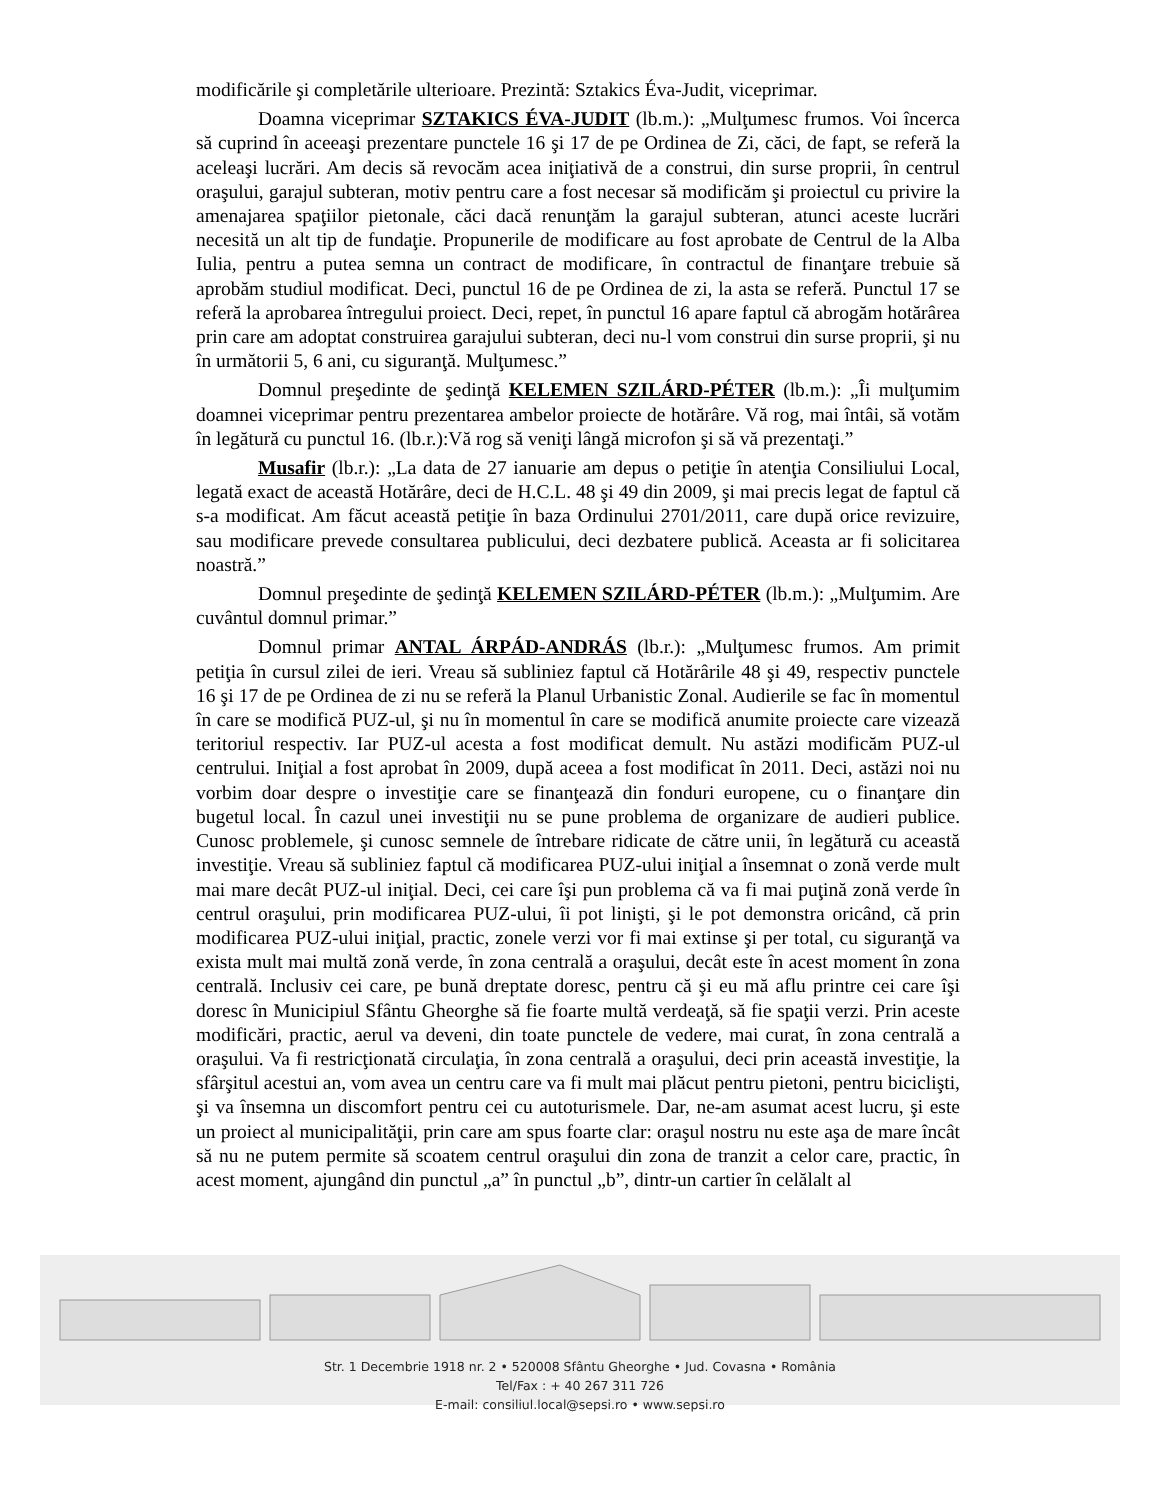modificările şi completările ulterioare. Prezintă: Sztakics Éva-Judit, viceprimar.
Doamna viceprimar SZTAKICS ÉVA-JUDIT (lb.m.): „Mulţumesc frumos. Voi încerca să cuprind în aceeaşi prezentare punctele 16 şi 17 de pe Ordinea de Zi, căci, de fapt, se referă la aceleaşi lucrări. Am decis să revocăm acea iniţiativă de a construi, din surse proprii, în centrul oraşului, garajul subteran, motiv pentru care a fost necesar să modificăm şi proiectul cu privire la amenajarea spaţiilor pietonale, căci dacă renunţăm la garajul subteran, atunci aceste lucrări necesită un alt tip de fundaţie. Propunerile de modificare au fost aprobate de Centrul de la Alba Iulia, pentru a putea semna un contract de modificare, în contractul de finanţare trebuie să aprobăm studiul modificat. Deci, punctul 16 de pe Ordinea de zi, la asta se referă. Punctul 17 se referă la aprobarea întregului proiect. Deci, repet, în punctul 16 apare faptul că abrogăm hotărârea prin care am adoptat construirea garajului subteran, deci nu-l vom construi din surse proprii, şi nu în următorii 5, 6 ani, cu siguranţă. Mulţumesc.”
Domnul preşedinte de şedinţă KELEMEN SZILÁRD-PÉTER (lb.m.): „Îi mulţumim doamnei viceprimar pentru prezentarea ambelor proiecte de hotărâre. Vă rog, mai întâi, să votăm în legătură cu punctul 16. (lb.r.):Vă rog să veniţi lângă microfon şi să vă prezentaţi.”
Musafir (lb.r.): „La data de 27 ianuarie am depus o petiţie în atenţia Consiliului Local, legată exact de această Hotărâre, deci de H.C.L. 48 şi 49 din 2009, şi mai precis legat de faptul că s-a modificat. Am făcut această petiţie în baza Ordinului 2701/2011, care după orice revizuire, sau modificare prevede consultarea publicului, deci dezbatere publică. Aceasta ar fi solicitarea noastră.”
Domnul preşedinte de şedinţă KELEMEN SZILÁRD-PÉTER (lb.m.): „Mulţumim. Are cuvântul domnul primar.”
Domnul primar ANTAL ÁRPÁD-ANDRÁS (lb.r.): „Mulţumesc frumos. Am primit petiţia în cursul zilei de ieri. Vreau să subliniez faptul că Hotărârile 48 şi 49, respectiv punctele 16 şi 17 de pe Ordinea de zi nu se referă la Planul Urbanistic Zonal. Audierile se fac în momentul în care se modifică PUZ-ul, şi nu în momentul în care se modifică anumite proiecte care vizează teritoriul respectiv. Iar PUZ-ul acesta a fost modificat demult. Nu astăzi modificăm PUZ-ul centrului. Iniţial a fost aprobat în 2009, după aceea a fost modificat în 2011. Deci, astăzi noi nu vorbim doar despre o investiţie care se finanţează din fonduri europene, cu o finanţare din bugetul local. În cazul unei investiţii nu se pune problema de organizare de audieri publice. Cunosc problemele, şi cunosc semnele de întrebare ridicate de către unii, în legătură cu această investiţie. Vreau să subliniez faptul că modificarea PUZ-ului iniţial a însemnat o zonă verde mult mai mare decât PUZ-ul iniţial. Deci, cei care îşi pun problema că va fi mai puţină zonă verde în centrul oraşului, prin modificarea PUZ-ului, îi pot linişti, şi le pot demonstra oricând, că prin modificarea PUZ-ului iniţial, practic, zonele verzi vor fi mai extinse şi per total, cu siguranţă va exista mult mai multă zonă verde, în zona centrală a oraşului, decât este în acest moment în zona centrală. Inclusiv cei care, pe bună dreptate doresc, pentru că şi eu mă aflu printre cei care îşi doresc în Municipiul Sfântu Gheorghe să fie foarte multă verdeaţă, să fie spaţii verzi. Prin aceste modificări, practic, aerul va deveni, din toate punctele de vedere, mai curat, în zona centrală a oraşului. Va fi restricţionată circulaţia, în zona centrală a oraşului, deci prin această investiţie, la sfârşitul acestui an, vom avea un centru care va fi mult mai plăcut pentru pietoni, pentru biciclişti, şi va însemna un discomfort pentru cei cu autoturismele. Dar, ne-am asumat acest lucru, şi este un proiect al municipalităţii, prin care am spus foarte clar: oraşul nostru nu este aşa de mare încât să nu ne putem permite să scoatem centrul oraşului din zona de tranzit a celor care, practic, în acest moment, ajungând din punctul „a” în punctul „b”, dintr-un cartier în celălalt al
Str. 1 Decembrie 1918 nr. 2 • 520008 Sfântu Gheorghe • Jud. Covasna • România
Tel/Fax : + 40 267 311 726
E-mail: consiliul.local@sepsi.ro • www.sepsi.ro